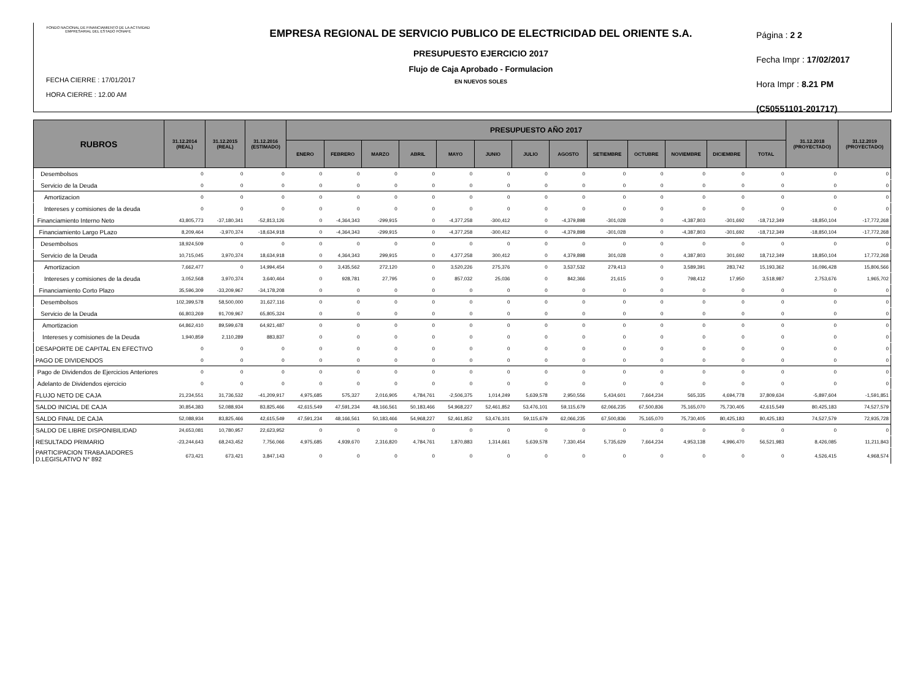FONDO NACIONAL DE FINANCIAMIENTO DE LA ACTIVIDAD EMPRESARIAL DEL ESTADO FONAFE
FECHA CIERRE : 17/01/2017
HORA CIERRE : 12.00 AM
EMPRESA REGIONAL DE SERVICIO PUBLICO DE ELECTRICIDAD DEL ORIENTE S.A.
PRESUPUESTO EJERCICIO 2017
Flujo de Caja Aprobado - Formulacion
EN NUEVOS SOLES
Página : 2 2
Fecha Impr : 17/02/2017
Hora Impr : 8.21 PM
(C50551101-201717)
| RUBROS | 31.12.2014 (REAL) | 31.12.2015 (REAL) | 31.12.2016 (ESTIMADO) | PRESUPUESTO AÑO 2017 | | | | | | | | | | | | | 31.12.2018 (PROYECTADO) | 31.12.2019 (PROYECTADO) |
| --- | --- | --- | --- | --- | --- | --- | --- | --- | --- | --- | --- | --- | --- | --- | --- | --- | --- | --- |
| | | | | ENERO | FEBRERO | MARZO | ABRIL | MAYO | JUNIO | JULIO | AGOSTO | SETIEMBRE | OCTUBRE | NOVIEMBRE | DICIEMBRE | TOTAL | | |
| Desembolsos | 0 | 0 | 0 | 0 | 0 | 0 | 0 | 0 | 0 | 0 | 0 | 0 | 0 | 0 | 0 | 0 | 0 | 0 |
| Servicio de la Deuda | 0 | 0 | 0 | 0 | 0 | 0 | 0 | 0 | 0 | 0 | 0 | 0 | 0 | 0 | 0 | 0 | 0 | 0 |
| Amortizacion | 0 | 0 | 0 | 0 | 0 | 0 | 0 | 0 | 0 | 0 | 0 | 0 | 0 | 0 | 0 | 0 | 0 | 0 |
| Intereses y comisiones de la deuda | 0 | 0 | 0 | 0 | 0 | 0 | 0 | 0 | 0 | 0 | 0 | 0 | 0 | 0 | 0 | 0 | 0 | 0 |
| Financiamiento Interno Neto | 43,805,773 | -37,180,341 | -52,813,126 | 0 | -4,364,343 | -299,915 | 0 | -4,377,258 | -300,412 | 0 | -4,379,898 | -301,028 | 0 | -4,387,803 | -301,692 | -18,712,349 | -18,850,104 | -17,772,268 |
| Financiamiento Largo PLazo | 8,209,464 | -3,970,374 | -18,634,918 | 0 | -4,364,343 | -299,915 | 0 | -4,377,258 | -300,412 | 0 | -4,379,898 | -301,028 | 0 | -4,387,803 | -301,692 | -18,712,349 | -18,850,104 | -17,772,268 |
| Desembolsos | 18,924,509 | 0 | 0 | 0 | 0 | 0 | 0 | 0 | 0 | 0 | 0 | 0 | 0 | 0 | 0 | 0 | 0 | 0 |
| Servicio de la Deuda | 10,715,045 | 3,970,374 | 18,634,918 | 0 | 4,364,343 | 299,915 | 0 | 4,377,258 | 300,412 | 0 | 4,379,898 | 301,028 | 0 | 4,387,803 | 301,692 | 18,712,349 | 18,850,104 | 17,772,268 |
| Amortizacion | 7,662,477 | 0 | 14,994,454 | 0 | 3,435,562 | 272,120 | 0 | 3,520,226 | 275,376 | 0 | 3,537,532 | 279,413 | 0 | 3,589,391 | 283,742 | 15,193,362 | 16,096,428 | 15,806,566 |
| Intereses y comisiones de la deuda | 3,052,568 | 3,970,374 | 3,640,464 | 0 | 928,781 | 27,795 | 0 | 857,032 | 25,036 | 0 | 842,366 | 21,615 | 0 | 798,412 | 17,950 | 3,518,987 | 2,753,676 | 1,965,702 |
| Financiamiento Corto Plazo | 35,596,309 | -33,209,967 | -34,178,208 | 0 | 0 | 0 | 0 | 0 | 0 | 0 | 0 | 0 | 0 | 0 | 0 | 0 | 0 | 0 |
| Desembolsos | 102,399,578 | 58,500,000 | 31,627,116 | 0 | 0 | 0 | 0 | 0 | 0 | 0 | 0 | 0 | 0 | 0 | 0 | 0 | 0 | 0 |
| Servicio de la Deuda | 66,803,269 | 91,709,967 | 65,805,324 | 0 | 0 | 0 | 0 | 0 | 0 | 0 | 0 | 0 | 0 | 0 | 0 | 0 | 0 | 0 |
| Amortizacion | 64,862,410 | 89,599,678 | 64,921,487 | 0 | 0 | 0 | 0 | 0 | 0 | 0 | 0 | 0 | 0 | 0 | 0 | 0 | 0 | 0 |
| Intereses y comisiones de la Deuda | 1,940,859 | 2,110,289 | 883,837 | 0 | 0 | 0 | 0 | 0 | 0 | 0 | 0 | 0 | 0 | 0 | 0 | 0 | 0 | 0 |
| DESAPORTE DE CAPITAL EN EFECTIVO | 0 | 0 | 0 | 0 | 0 | 0 | 0 | 0 | 0 | 0 | 0 | 0 | 0 | 0 | 0 | 0 | 0 | 0 |
| PAGO DE DIVIDENDOS | 0 | 0 | 0 | 0 | 0 | 0 | 0 | 0 | 0 | 0 | 0 | 0 | 0 | 0 | 0 | 0 | 0 | 0 |
| Pago de Dividendos de Ejercicios Anteriores | 0 | 0 | 0 | 0 | 0 | 0 | 0 | 0 | 0 | 0 | 0 | 0 | 0 | 0 | 0 | 0 | 0 | 0 |
| Adelanto de Dividendos ejercicio | 0 | 0 | 0 | 0 | 0 | 0 | 0 | 0 | 0 | 0 | 0 | 0 | 0 | 0 | 0 | 0 | 0 | 0 |
| FLUJO NETO DE CAJA | 21,234,551 | 31,736,532 | -41,209,917 | 4,975,685 | 575,327 | 2,016,905 | 4,784,761 | -2,506,375 | 1,014,249 | 5,639,578 | 2,950,556 | 5,434,601 | 7,664,234 | 565,335 | 4,694,778 | 37,809,634 | -5,897,604 | -1,591,851 |
| SALDO INICIAL DE CAJA | 30,854,383 | 52,088,934 | 83,825,466 | 42,615,549 | 47,591,234 | 48,166,561 | 50,183,466 | 54,968,227 | 52,461,852 | 53,476,101 | 59,115,679 | 62,066,235 | 67,500,836 | 75,165,070 | 75,730,405 | 42,615,549 | 80,425,183 | 74,527,579 |
| SALDO FINAL DE CAJA | 52,088,934 | 83,825,466 | 42,615,549 | 47,591,234 | 48,166,561 | 50,183,466 | 54,968,227 | 52,461,852 | 53,476,101 | 59,115,679 | 62,066,235 | 67,500,836 | 75,165,070 | 75,730,405 | 80,425,183 | 80,425,183 | 74,527,579 | 72,935,728 |
| SALDO DE LIBRE DISPONIBILIDAD | 24,653,081 | 10,780,957 | 22,623,952 | 0 | 0 | 0 | 0 | 0 | 0 | 0 | 0 | 0 | 0 | 0 | 0 | 0 | 0 | 0 |
| RESULTADO PRIMARIO | -23,244,643 | 68,243,452 | 7,756,066 | 4,975,685 | 4,939,670 | 2,316,820 | 4,784,761 | 1,870,883 | 1,314,661 | 5,639,578 | 7,330,454 | 5,735,629 | 7,664,234 | 4,953,138 | 4,996,470 | 56,521,983 | 8,426,085 | 11,211,843 |
| PARTICIPACION TRABAJADORES D.LEGISLATIVO N° 892 | 673,421 | 673,421 | 3,847,143 | 0 | 0 | 0 | 0 | 0 | 0 | 0 | 0 | 0 | 0 | 0 | 0 | 0 | 4,526,415 | 4,968,574 |